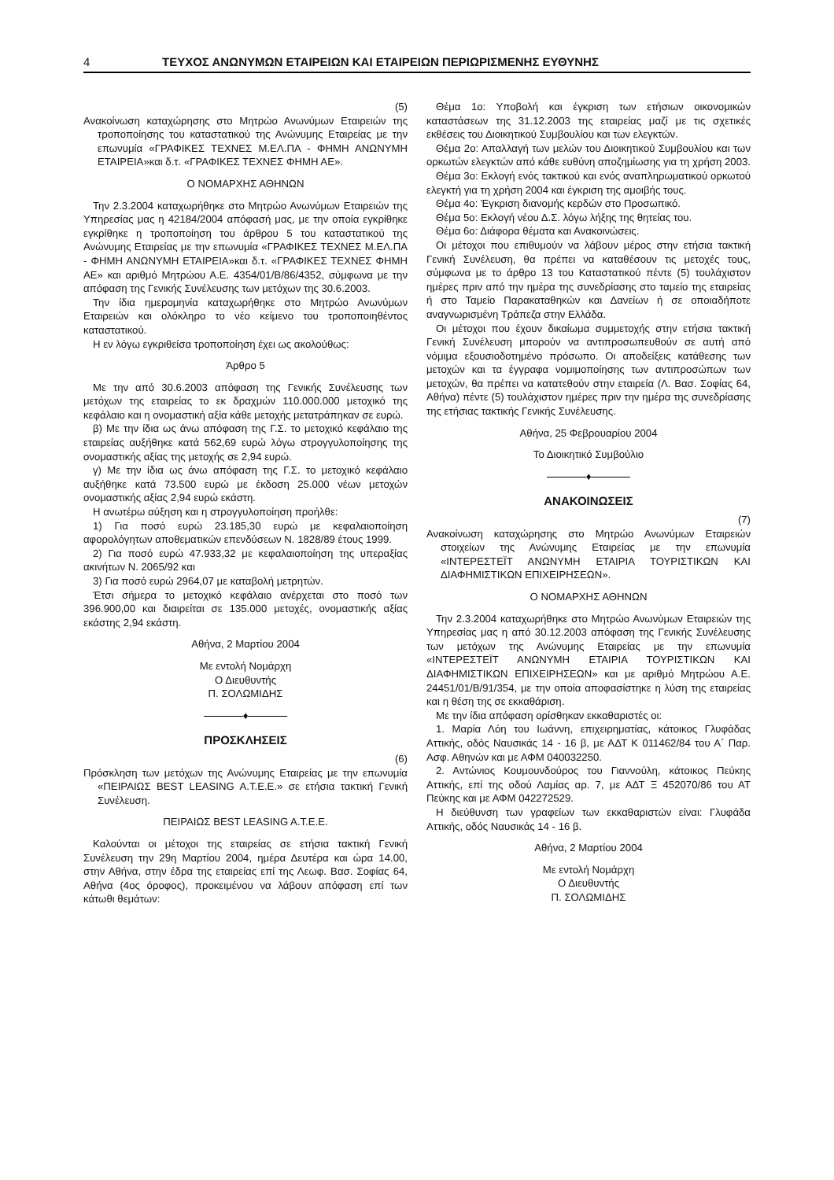4 ΤΕΥΧΟΣ ΑΝΩΝΥΜΩΝ ΕΤΑΙΡΕΙΩΝ ΚΑΙ ΕΤΑΙΡΕΙΩΝ ΠΕΡΙΩΡΙΣΜΕΝΗΣ ΕΥΘΥΝΗΣ
(5)
Ανακοίνωση καταχώρησης στο Μητρώο Ανωνύμων Εταιρειών της τροποποίησης του καταστατικού της Ανώνυμης Εταιρείας με την επωνυμία «ΓΡΑΦΙΚΕΣ ΤΕΧΝΕΣ Μ.ΕΛ.ΠΑ - ΦΗΜΗ ΑΝΩΝΥΜΗ ΕΤΑΙΡΕΙΑ»και δ.τ. «ΓΡΑΦΙΚΕΣ ΤΕΧΝΕΣ ΦΗΜΗ ΑΕ».
Ο ΝΟΜΑΡΧΗΣ ΑΘΗΝΩΝ
Την 2.3.2004 καταχωρήθηκε στο Μητρώο Ανωνύμων Εταιρειών της Υπηρεσίας μας η 42184/2004 απόφασή μας, με την οποία εγκρίθηκε εγκρίθηκε η τροποποίηση του άρθρου 5 του καταστατικού της Ανώνυμης Εταιρείας με την επωνυμία «ΓΡΑΦΙΚΕΣ ΤΕΧΝΕΣ Μ.ΕΛ.ΠΑ - ΦΗΜΗ ΑΝΩΝΥΜΗ ΕΤΑΙΡΕΙΑ»και δ.τ. «ΓΡΑΦΙΚΕΣ ΤΕΧΝΕΣ ΦΗΜΗ ΑΕ» και αριθμό Μητρώου Α.Ε. 4354/01/Β/86/4352, σύμφωνα με την απόφαση της Γενικής Συνέλευσης των μετόχων της 30.6.2003.
Την ίδια ημερομηνία καταχωρήθηκε στο Μητρώο Ανωνύμων Εταιρειών και ολόκληρο το νέο κείμενο του τροποποιηθέντος καταστατικού.
Η εν λόγω εγκριθείσα τροποποίηση έχει ως ακολούθως:
Άρθρο 5
Με την από 30.6.2003 απόφαση της Γενικής Συνέλευσης των μετόχων της εταιρείας το εκ δραχμών 110.000.000 μετοχικό της κεφάλαιο και η ονομαστική αξία κάθε μετοχής μετατράπηκαν σε ευρώ.
β) Με την ίδια ως άνω απόφαση της Γ.Σ. το μετοχικό κεφάλαιο της εταιρείας αυξήθηκε κατά 562,69 ευρώ λόγω στρογγυλοποίησης της ονομαστικής αξίας της μετοχής σε 2,94 ευρώ.
γ) Με την ίδια ως άνω απόφαση της Γ.Σ. το μετοχικό κεφάλαιο αυξήθηκε κατά 73.500 ευρώ με έκδοση 25.000 νέων μετοχών ονομαστικής αξίας 2,94 ευρώ εκάστη.
Η ανωτέρω αύξηση και η στρογγυλοποίηση προήλθε:
1) Για ποσό ευρώ 23.185,30 ευρώ με κεφαλαιοποίηση αφορολόγητων αποθεματικών επενδύσεων Ν. 1828/89 έτους 1999.
2) Για ποσό ευρώ 47.933,32 με κεφαλαιοποίηση της υπεραξίας ακινήτων Ν. 2065/92 και
3) Για ποσό ευρώ 2964,07 με καταβολή μετρητών.
Έτσι σήμερα το μετοχικό κεφάλαιο ανέρχεται στο ποσό των 396.900,00 και διαιρείται σε 135.000 μετοχές, ονομαστικής αξίας εκάστης 2,94 εκάστη.
Αθήνα, 2 Μαρτίου 2004
Με εντολή Νομάρχη
Ο Διευθυντής
Π. ΣΟΛΩΜΙΔΗΣ
♦
ΠΡΟΣΚΛΗΣΕΙΣ
(6)
Πρόσκληση των μετόχων της Ανώνυμης Εταιρείας με την επωνυμία «ΠΕΙΡΑΙΩΣ BEST LEASING A.T.E.E.» σε ετήσια τακτική Γενική Συνέλευση.
ΠΕΙΡΑΙΩΣ BEST LEASING A.T.E.E.
Καλούνται οι μέτοχοι της εταιρείας σε ετήσια τακτική Γενική Συνέλευση την 29η Μαρτίου 2004, ημέρα Δευτέρα και ώρα 14.00, στην Αθήνα, στην έδρα της εταιρείας επί της Λεωφ. Βασ. Σοφίας 64, Αθήνα (4ος όροφος), προκειμένου να λάβουν απόφαση επί των κάτωθι θεμάτων:
Θέμα 1ο: Υποβολή και έγκριση των ετήσιων οικονομικών καταστάσεων της 31.12.2003 της εταιρείας μαζί με τις σχετικές εκθέσεις του Διοικητικού Συμβουλίου και των ελεγκτών.
Θέμα 2ο: Απαλλαγή των μελών του Διοικητικού Συμβουλίου και των ορκωτών ελεγκτών από κάθε ευθύνη αποζημίωσης για τη χρήση 2003.
Θέμα 3ο: Εκλογή ενός τακτικού και ενός αναπληρωματικού ορκωτού ελεγκτή για τη χρήση 2004 και έγκριση της αμοιβής τους.
Θέμα 4ο: Έγκριση διανομής κερδών στο Προσωπικό.
Θέμα 5ο: Εκλογή νέου Δ.Σ. λόγω λήξης της θητείας του.
Θέμα 6ο: Διάφορα θέματα και Ανακοινώσεις.
Οι μέτοχοι που επιθυμούν να λάβουν μέρος στην ετήσια τακτική Γενική Συνέλευση, θα πρέπει να καταθέσουν τις μετοχές τους, σύμφωνα με το άρθρο 13 του Καταστατικού πέντε (5) τουλάχιστον ημέρες πριν από την ημέρα της συνεδρίασης στο ταμείο της εταιρείας ή στο Ταμείο Παρακαταθηκών και Δανείων ή σε οποιαδήποτε αναγνωρισμένη Τράπεζα στην Ελλάδα.
Οι μέτοχοι που έχουν δικαίωμα συμμετοχής στην ετήσια τακτική Γενική Συνέλευση μπορούν να αντιπροσωπευθούν σε αυτή από νόμιμα εξουσιοδοτημένο πρόσωπο. Οι αποδείξεις κατάθεσης των μετοχών και τα έγγραφα νομιμοποίησης των αντιπροσώπων των μετοχών, θα πρέπει να κατατεθούν στην εταιρεία (Λ. Βασ. Σοφίας 64, Αθήνα) πέντε (5) τουλάχιστον ημέρες πριν την ημέρα της συνεδρίασης της ετήσιας τακτικής Γενικής Συνέλευσης.
Αθήνα, 25 Φεβρουαρίου 2004
Το Διοικητικό Συμβούλιο
♦
ΑΝΑΚΟΙΝΩΣΕΙΣ
(7)
Ανακοίνωση καταχώρησης στο Μητρώο Ανωνύμων Εταιρειών στοιχείων της Ανώνυμης Εταιρείας με την επωνυμία «ΙΝΤΕΡΕΣΤΕΪΤ ΑΝΩΝΥΜΗ ΕΤΑΙΡΙΑ ΤΟΥΡΙΣΤΙΚΩΝ ΚΑΙ ΔΙΑΦΗΜΙΣΤΙΚΩΝ ΕΠΙΧΕΙΡΗΣΕΩΝ».
Ο ΝΟΜΑΡΧΗΣ ΑΘΗΝΩΝ
Την 2.3.2004 καταχωρήθηκε στο Μητρώο Ανωνύμων Εταιρειών της Υπηρεσίας μας η από 30.12.2003 απόφαση της Γενικής Συνέλευσης των μετόχων της Ανώνυμης Εταιρείας με την επωνυμία «ΙΝΤΕΡΕΣΤΕΪΤ ΑΝΩΝΥΜΗ ΕΤΑΙΡΙΑ ΤΟΥΡΙΣΤΙΚΩΝ ΚΑΙ ΔΙΑΦΗΜΙΣΤΙΚΩΝ ΕΠΙΧΕΙΡΗΣΕΩΝ» και με αριθμό Μητρώου Α.Ε. 24451/01/Β/91/354, με την οποία αποφασίστηκε η λύση της εταιρείας και η θέση της σε εκκαθάριση.
Με την ίδια απόφαση ορίσθηκαν εκκαθαριστές οι:
1. Μαρία Λόη του Ιωάννη, επιχειρηματίας, κάτοικος Γλυφάδας Αττικής, οδός Ναυσικάς 14 - 16 β, με ΑΔΤ Κ 011462/84 του Α΄ Παρ. Ασφ. Αθηνών και με ΑΦΜ 040032250.
2. Αντώνιος Κουμουνδούρος του Γιαννούλη, κάτοικος Πεύκης Αττικής, επί της οδού Λαμίας αρ. 7, με ΑΔΤ Ξ 452070/86 του ΑΤ Πεύκης και με ΑΦΜ 042272529.
Η διεύθυνση των γραφείων των εκκαθαριστών είναι: Γλυφάδα Αττικής, οδός Ναυσικάς 14 - 16 β.
Αθήνα, 2 Μαρτίου 2004
Με εντολή Νομάρχη
Ο Διευθυντής
Π. ΣΟΛΩΜΙΔΗΣ